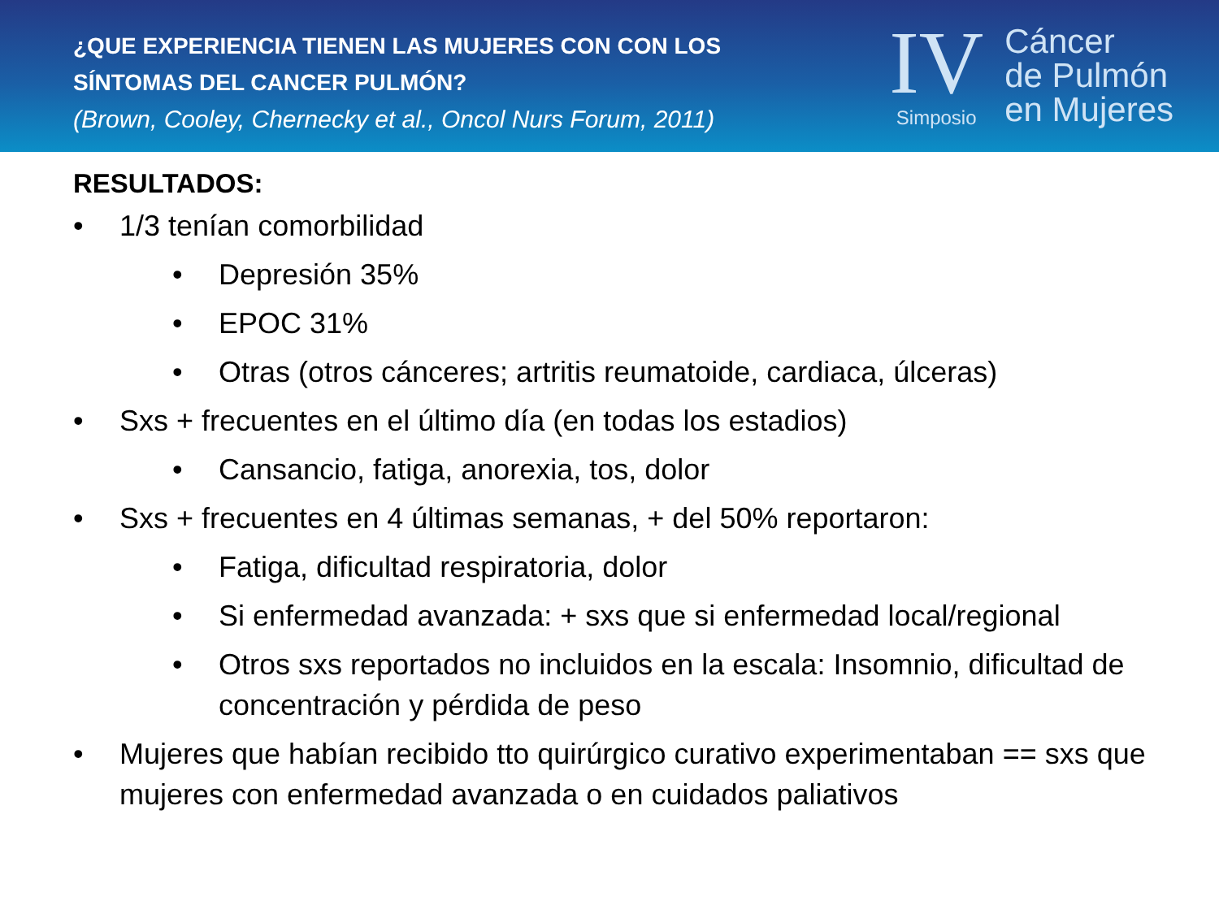¿QUE EXPERIENCIA TIENEN LAS MUJERES CON CON LOS
SÍNTOMAS DEL CANCER PULMÓN?
(Brown, Cooley, Chernecky et al., Oncol Nurs Forum, 2011)
IV
Simposio
Cáncer
de Pulmón
en Mujeres
RESULTADOS:
• 1/3 tenían comorbilidad
• Depresión 35%
• EPOC 31%
• Otras (otros cánceres; artritis reumatoide, cardiaca, úlceras)
• Sxs + frecuentes en el último día (en todas los estadios)
• Cansancio, fatiga, anorexia, tos, dolor
• Sxs + frecuentes en 4 últimas semanas, + del 50% reportaron:
• Fatiga, dificultad respiratoria, dolor
• Si enfermedad avanzada: + sxs que si enfermedad local/regional
• Otros sxs reportados no incluidos en la escala: Insomnio, dificultad de concentración y pérdida de peso
• Mujeres que habían recibido tto quirúrgico curativo experimentaban == sxs que mujeres con enfermedad avanzada o en cuidados paliativos